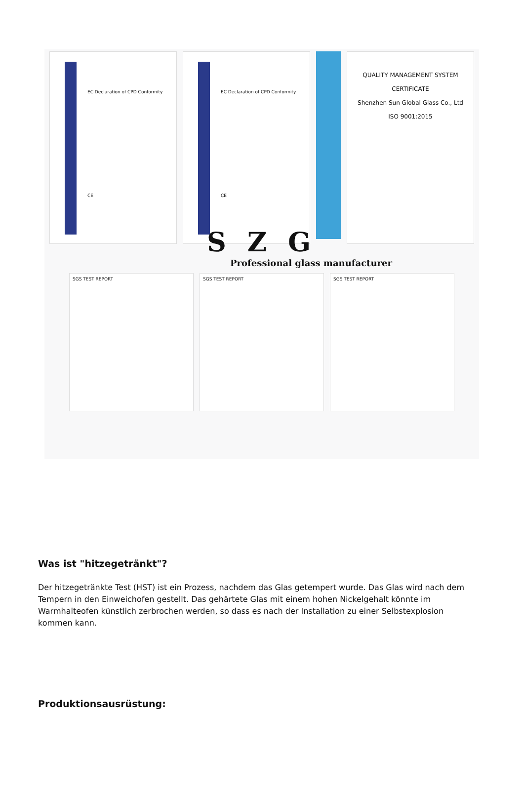EC Declaration of CPD Conformity
CE
EC Declaration of CPD Conformity
CE
QUALITY MANAGEMENT SYSTEM
CERTIFICATE
Shenzhen Sun Global Glass Co., Ltd
ISO 9001:2015
S Z G
Professional glass manufacturer
SGS TEST REPORT SGS TEST REPORT SGS TEST REPORT
Was ist "hitzegetränkt"?
Der hitzegetränkte Test (HST) ist ein Prozess, nachdem das Glas getempert wurde. Das Glas wird nach dem Tempern in den Einweichofen gestellt. Das gehärtete Glas mit einem hohen Nickelgehalt könnte im Warmhalteofen künstlich zerbrochen werden, so dass es nach der Installation zu einer Selbstexplosion kommen kann.
Produktionsausrüstung: